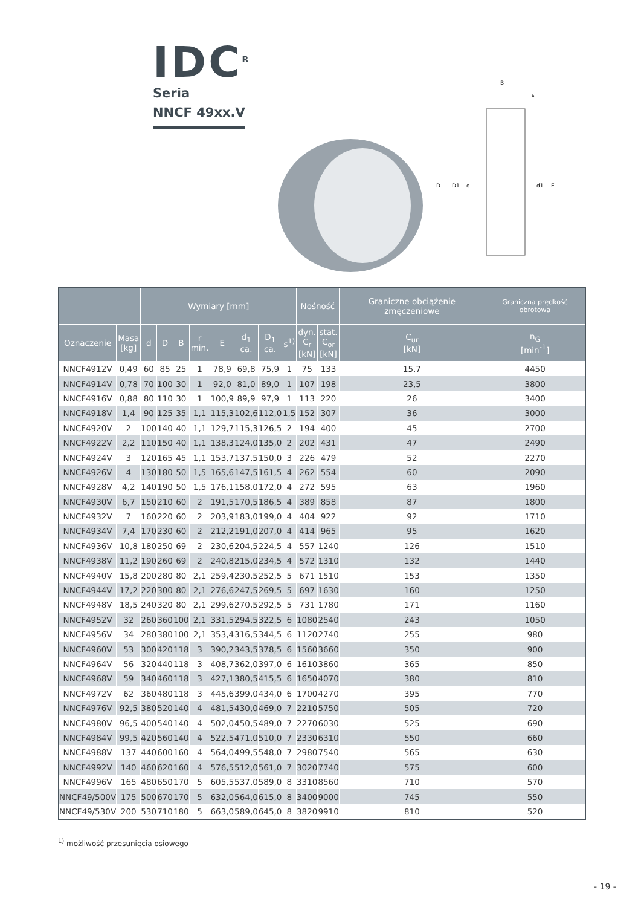IDC<sup>R</sup>
Seria
NNCF 49xx.V
B
s
D
D1
d
d1
E
| | | Wymiary [mm] | | | | | | | | Nośność | | Graniczne obciążenie zmęczeniowe | Graniczna prędkość obrotowa |
| --- | --- | --- | --- | --- | --- | --- | --- | --- | --- | --- | --- | --- | --- |
| Oznaczenie | Masa [kg] | d | D | B | r min. | E | d<sub>1</sub> ca. | D<sub>1</sub> ca. | s<sup>1)</sup> | dyn. C<sub>r</sub> [kN] | stat. C<sub>or</sub> [kN] | C<sub>ur</sub> [kN] | n<sub>G</sub> [min<sup>-1</sup>] |
| NNCF4912V | 0,49 | 60 | 85 | 25 | 1 | 78,9 | 69,8 | 75,9 | 1 | 75 | 133 | 15,7 | 4450 |
| NNCF4914V | 0,78 | 70 | 100 | 30 | 1 | 92,0 | 81,0 | 89,0 | 1 | 107 | 198 | 23,5 | 3800 |
| NNCF4916V | 0,88 | 80 | 110 | 30 | 1 | 100,9 | 89,9 | 97,9 | 1 | 113 | 220 | 26 | 3400 |
| NNCF4918V | 1,4 | 90 | 125 | 35 | 1,1 | 115,3 | 102,6 | 112,0 | 1,5 | 152 | 307 | 36 | 3000 |
| NNCF4920V | 2 | 100 | 140 | 40 | 1,1 | 129,7 | 115,3 | 126,5 | 2 | 194 | 400 | 45 | 2700 |
| NNCF4922V | 2,2 | 110 | 150 | 40 | 1,1 | 138,3 | 124,0 | 135,0 | 2 | 202 | 431 | 47 | 2490 |
| NNCF4924V | 3 | 120 | 165 | 45 | 1,1 | 153,7 | 137,5 | 150,0 | 3 | 226 | 479 | 52 | 2270 |
| NNCF4926V | 4 | 130 | 180 | 50 | 1,5 | 165,6 | 147,5 | 161,5 | 4 | 262 | 554 | 60 | 2090 |
| NNCF4928V | 4,2 | 140 | 190 | 50 | 1,5 | 176,1 | 158,0 | 172,0 | 4 | 272 | 595 | 63 | 1960 |
| NNCF4930V | 6,7 | 150 | 210 | 60 | 2 | 191,5 | 170,5 | 186,5 | 4 | 389 | 858 | 87 | 1800 |
| NNCF4932V | 7 | 160 | 220 | 60 | 2 | 203,9 | 183,0 | 199,0 | 4 | 404 | 922 | 92 | 1710 |
| NNCF4934V | 7,4 | 170 | 230 | 60 | 2 | 212,2 | 191,0 | 207,0 | 4 | 414 | 965 | 95 | 1620 |
| NNCF4936V | 10,8 | 180 | 250 | 69 | 2 | 230,6 | 204,5 | 224,5 | 4 | 557 | 1240 | 126 | 1510 |
| NNCF4938V | 11,2 | 190 | 260 | 69 | 2 | 240,8 | 215,0 | 234,5 | 4 | 572 | 1310 | 132 | 1440 |
| NNCF4940V | 15,8 | 200 | 280 | 80 | 2,1 | 259,4 | 230,5 | 252,5 | 5 | 671 | 1510 | 153 | 1350 |
| NNCF4944V | 17,2 | 220 | 300 | 80 | 2,1 | 276,6 | 247,5 | 269,5 | 5 | 697 | 1630 | 160 | 1250 |
| NNCF4948V | 18,5 | 240 | 320 | 80 | 2,1 | 299,6 | 270,5 | 292,5 | 5 | 731 | 1780 | 171 | 1160 |
| NNCF4952V | 32 | 260 | 360 | 100 | 2,1 | 331,5 | 294,5 | 322,5 | 6 | 1080 | 2540 | 243 | 1050 |
| NNCF4956V | 34 | 280 | 380 | 100 | 2,1 | 353,4 | 316,5 | 344,5 | 6 | 1120 | 2740 | 255 | 980 |
| NNCF4960V | 53 | 300 | 420 | 118 | 3 | 390,2 | 343,5 | 378,5 | 6 | 1560 | 3660 | 350 | 900 |
| NNCF4964V | 56 | 320 | 440 | 118 | 3 | 408,7 | 362,0 | 397,0 | 6 | 1610 | 3860 | 365 | 850 |
| NNCF4968V | 59 | 340 | 460 | 118 | 3 | 427,1 | 380,5 | 415,5 | 6 | 1650 | 4070 | 380 | 810 |
| NNCF4972V | 62 | 360 | 480 | 118 | 3 | 445,6 | 399,0 | 434,0 | 6 | 1700 | 4270 | 395 | 770 |
| NNCF4976V | 92,5 | 380 | 520 | 140 | 4 | 481,5 | 430,0 | 469,0 | 7 | 2210 | 5750 | 505 | 720 |
| NNCF4980V | 96,5 | 400 | 540 | 140 | 4 | 502,0 | 450,5 | 489,0 | 7 | 2270 | 6030 | 525 | 690 |
| NNCF4984V | 99,5 | 420 | 560 | 140 | 4 | 522,5 | 471,0 | 510,0 | 7 | 2330 | 6310 | 550 | 660 |
| NNCF4988V | 137 | 440 | 600 | 160 | 4 | 564,0 | 499,5 | 548,0 | 7 | 2980 | 7540 | 565 | 630 |
| NNCF4992V | 140 | 460 | 620 | 160 | 4 | 576,5 | 512,0 | 561,0 | 7 | 3020 | 7740 | 575 | 600 |
| NNCF4996V | 165 | 480 | 650 | 170 | 5 | 605,5 | 537,0 | 589,0 | 8 | 3310 | 8560 | 710 | 570 |
| NNCF49/500V | 175 | 500 | 670 | 170 | 5 | 632,0 | 564,0 | 615,0 | 8 | 3400 | 9000 | 745 | 550 |
| NNCF49/530V | 200 | 530 | 710 | 180 | 5 | 663,0 | 589,0 | 645,0 | 8 | 3820 | 9910 | 810 | 520 |
<sup>1)</sup> możliwość przesunięcia osiowego
- 19 -